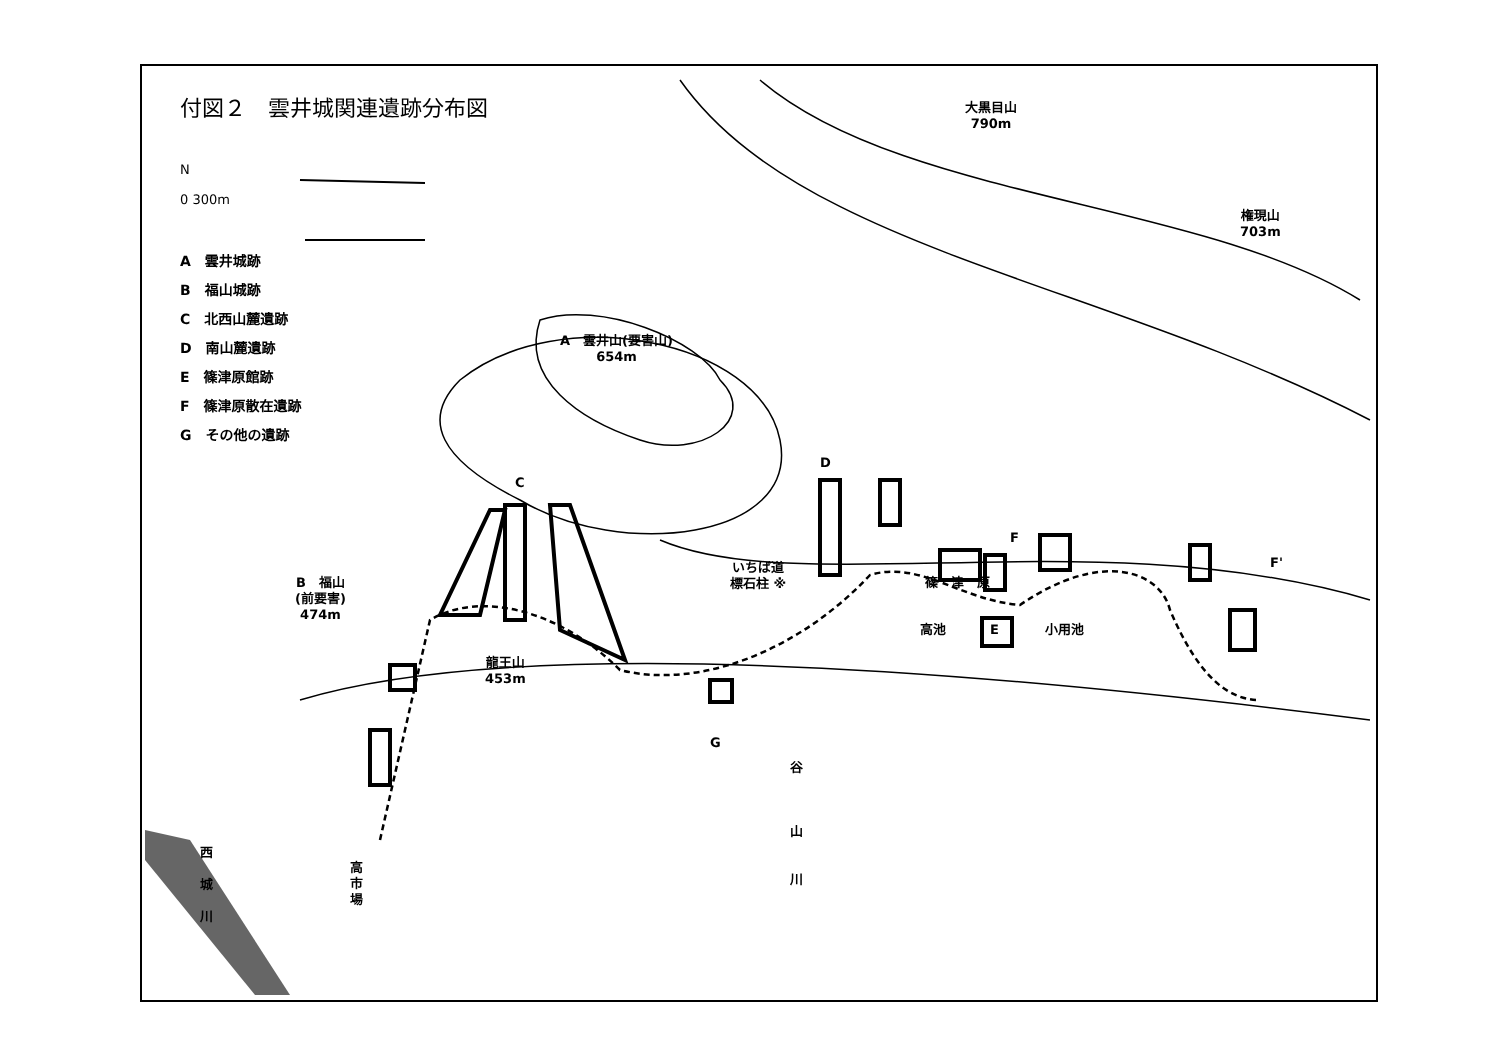付図２　雲井城関連遺跡分布図
N
0 300m
A　雲井城跡
B　福山城跡
C　北西山麓遺跡
D　南山麓遺跡
E　篠津原館跡
F　篠津原散在遺跡
G　その他の遺跡
大黒目山
790m
権現山
703m
A　雲井山(要害山)
654m
B　福山
(前要害)
474m
C
D
F
F'
龍王山
453m
いちば道
標石柱 ※
篠　津　原
高池 E 小用池
G
谷
山
川
西
城
川
高
市
場